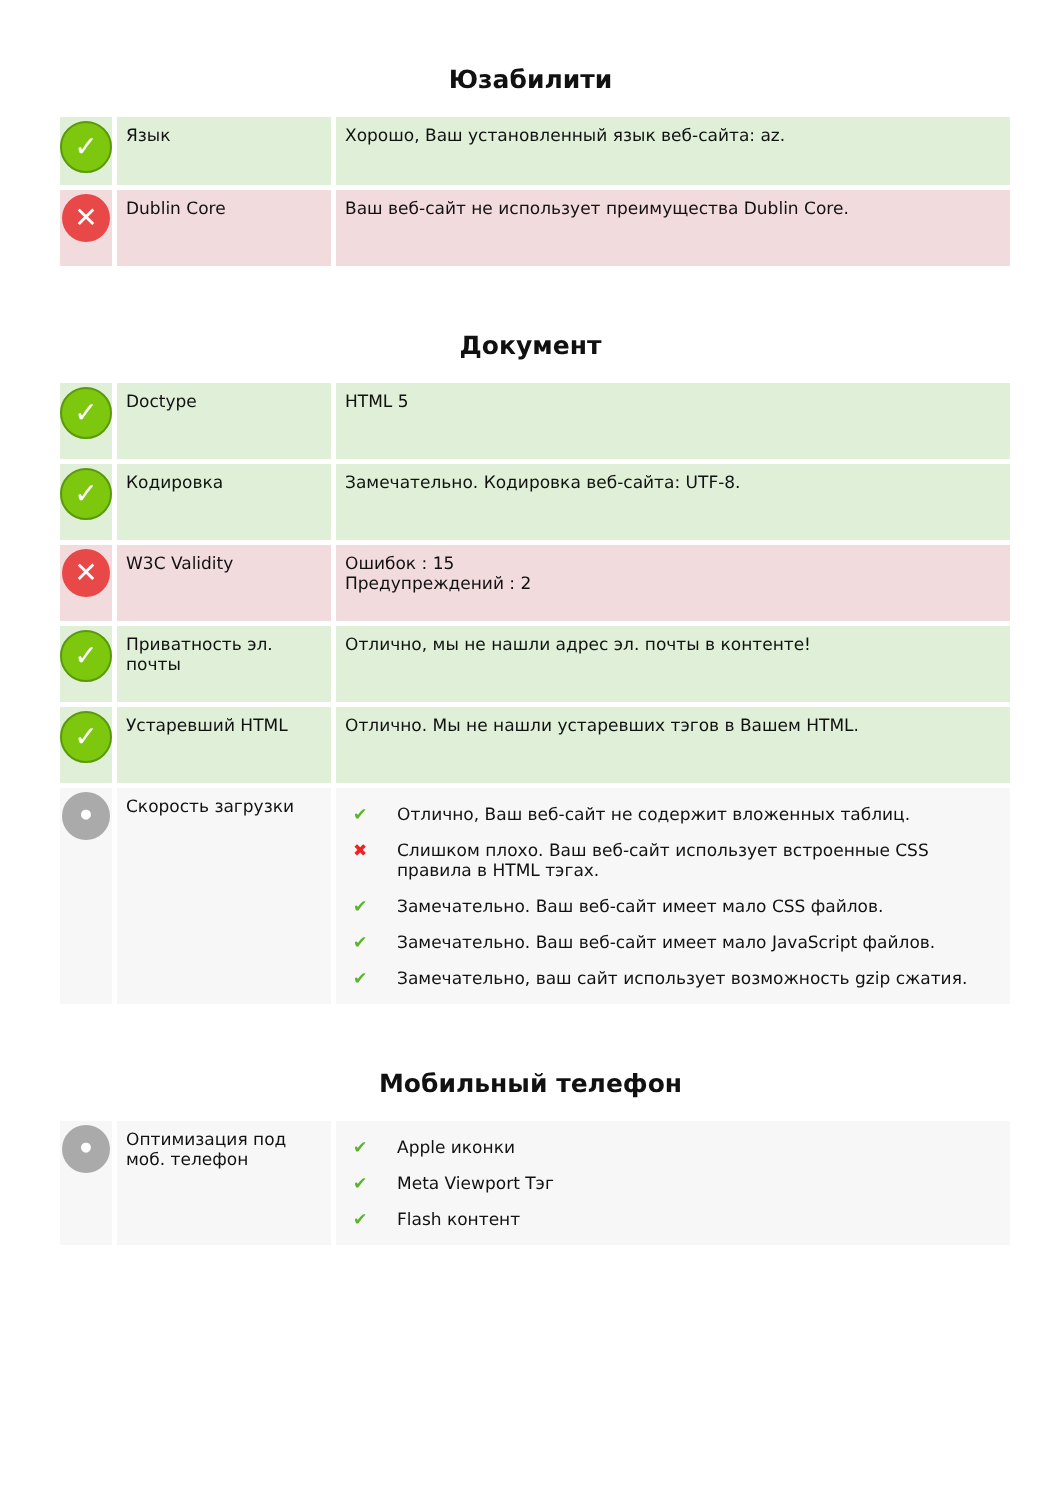Юзабилити
| ✓ | Язык | Хорошо, Ваш установленный язык веб-сайта: az. |
| ✕ | Dublin Core | Ваш веб-сайт не использует преимущества Dublin Core. |
Документ
| ✓ | Doctype | HTML 5 |
| ✓ | Кодировка | Замечательно. Кодировка веб-сайта: UTF-8. |
| ✕ | W3C Validity | Ошибок : 15 Предупреждений : 2 |
| ✓ | Приватность эл. почты | Отлично, мы не нашли адрес эл. почты в контенте! |
| ✓ | Устаревший HTML | Отлично. Мы не нашли устаревших тэгов в Вашем HTML. |
| • | Скорость загрузки | / ✔ / Отлично, Ваш веб-сайт не содержит вложенных таблиц. / / ✖ / Слишком плохо. Ваш веб-сайт использует встроенные CSS правила в HTML тэгах. / / ✔ / Замечательно. Ваш веб-сайт имеет мало CSS файлов. / / ✔ / Замечательно. Ваш веб-сайт имеет мало JavaScript файлов. / / ✔ / Замечательно, ваш сайт использует возможность gzip сжатия. / |
Мобильный телефон
| • | Оптимизация под моб. телефон | / ✔ / Apple иконки / / ✔ / Meta Viewport Тэг / / ✔ / Flash контент / |